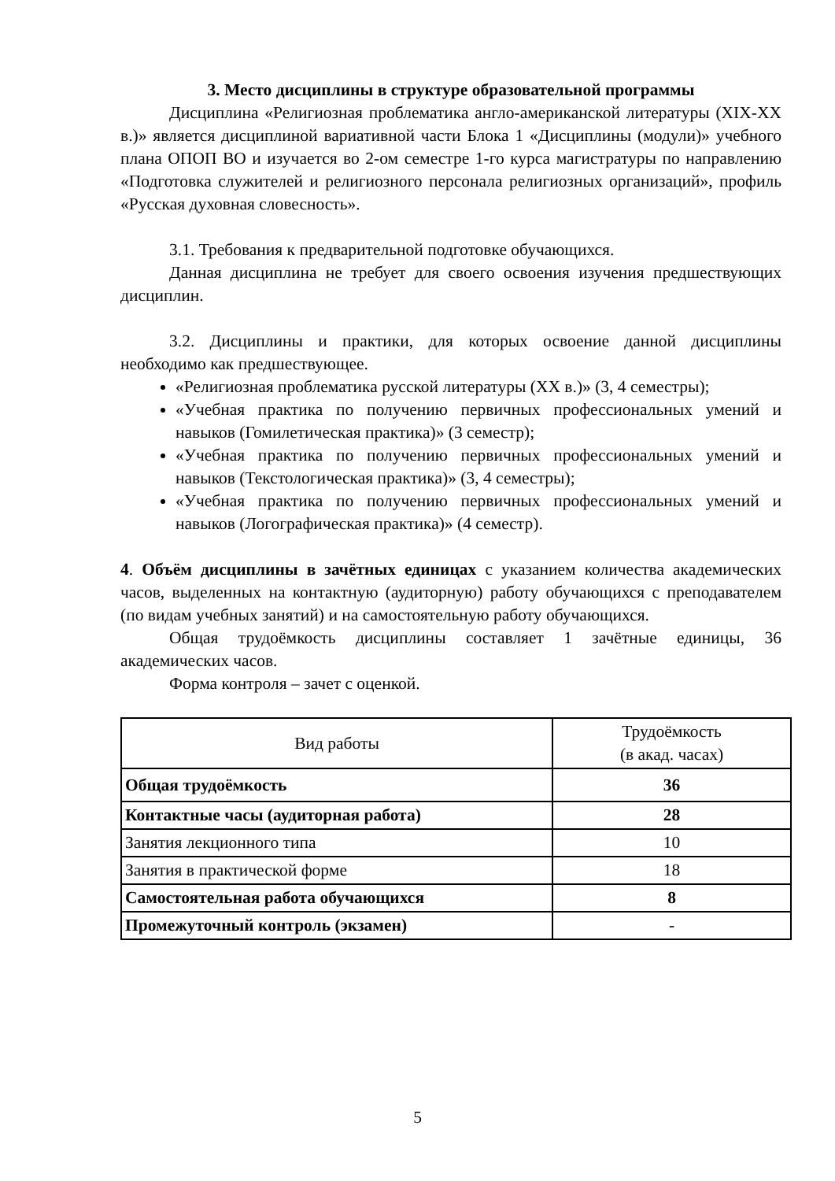3. Место дисциплины в структуре образовательной программы
Дисциплина «Религиозная проблематика англо-американской литературы (XIX-XX в.)» является дисциплиной вариативной части Блока 1 «Дисциплины (модули)» учебного плана ОПОП ВО и изучается во 2-ом семестре 1-го курса магистратуры по направлению «Подготовка служителей и религиозного персонала религиозных организаций», профиль «Русская духовная словесность».
3.1. Требования к предварительной подготовке обучающихся.
Данная дисциплина не требует для своего освоения изучения предшествующих дисциплин.
3.2. Дисциплины и практики, для которых освоение данной дисциплины необходимо как предшествующее.
«Религиозная проблематика русской литературы (XX в.)» (3, 4 семестры);
«Учебная практика по получению первичных профессиональных умений и навыков (Гомилетическая практика)» (3 семестр);
«Учебная практика по получению первичных профессиональных умений и навыков (Текстологическая практика)» (3, 4 семестры);
«Учебная практика по получению первичных профессиональных умений и навыков (Логографическая практика)» (4 семестр).
4. Объём дисциплины в зачётных единицах с указанием количества академических часов, выделенных на контактную (аудиторную) работу обучающихся с преподавателем (по видам учебных занятий) и на самостоятельную работу обучающихся.
Общая трудоёмкость дисциплины составляет 1 зачётные единицы, 36 академических часов.
Форма контроля – зачет с оценкой.
| Вид работы | Трудоёмкость (в акад. часах) |
| --- | --- |
| Общая трудоёмкость | 36 |
| Контактные часы (аудиторная работа) | 28 |
| Занятия лекционного типа | 10 |
| Занятия в практической форме | 18 |
| Самостоятельная работа обучающихся | 8 |
| Промежуточный контроль (экзамен) | - |
5